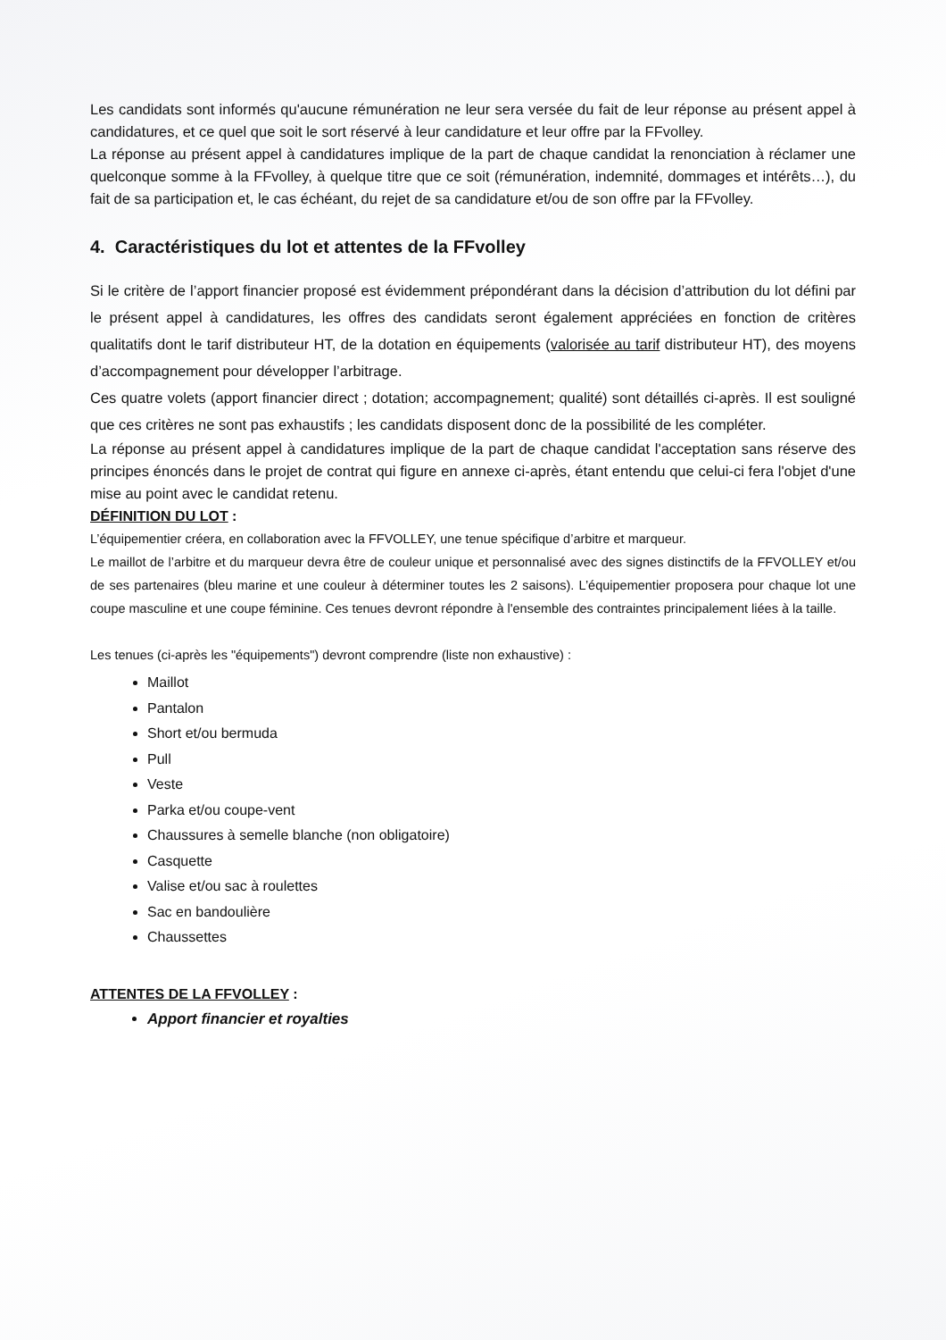Les candidats sont informés qu'aucune rémunération ne leur sera versée du fait de leur réponse au présent appel à candidatures, et ce quel que soit le sort réservé à leur candidature et leur offre par la FFvolley.
La réponse au présent appel à candidatures implique de la part de chaque candidat la renonciation à réclamer une quelconque somme à la FFvolley, à quelque titre que ce soit (rémunération, indemnité, dommages et intérêts…), du fait de sa participation et, le cas échéant, du rejet de sa candidature et/ou de son offre par la FFvolley.
4. Caractéristiques du lot et attentes de la FFvolley
Si le critère de l’apport financier proposé est évidemment prépondérant dans la décision d’attribution du lot défini par le présent appel à candidatures, les offres des candidats seront également appréciées en fonction de critères qualitatifs dont le tarif distributeur HT, de la dotation en équipements (valorisée au tarif distributeur HT), des moyens d’accompagnement pour développer l’arbitrage.
Ces quatre volets (apport financier direct ; dotation; accompagnement; qualité) sont détaillés ci-après. Il est souligné que ces critères ne sont pas exhaustifs ; les candidats disposent donc de la possibilité de les compléter.
La réponse au présent appel à candidatures implique de la part de chaque candidat l'acceptation sans réserve des principes énoncés dans le projet de contrat qui figure en annexe ci-après, étant entendu que celui-ci fera l'objet d'une mise au point avec le candidat retenu.
DÉFINITION DU LOT :
L’équipementier créera, en collaboration avec la FFVOLLEY, une tenue spécifique d’arbitre et marqueur.
Le maillot de l’arbitre et du marqueur devra être de couleur unique et personnalisé avec des signes distinctifs de la FFVOLLEY et/ou de ses partenaires (bleu marine et une couleur à déterminer toutes les 2 saisons). L’équipementier proposera pour chaque lot une coupe masculine et une coupe féminine. Ces tenues devront répondre à l'ensemble des contraintes principalement liées à la taille.
Les tenues (ci-après les "équipements") devront comprendre (liste non exhaustive) :
Maillot
Pantalon
Short et/ou bermuda
Pull
Veste
Parka et/ou coupe-vent
Chaussures à semelle blanche (non obligatoire)
Casquette
Valise et/ou sac à roulettes
Sac en bandoulière
Chaussettes
ATTENTES DE LA FFVOLLEY :
Apport financier et royalties